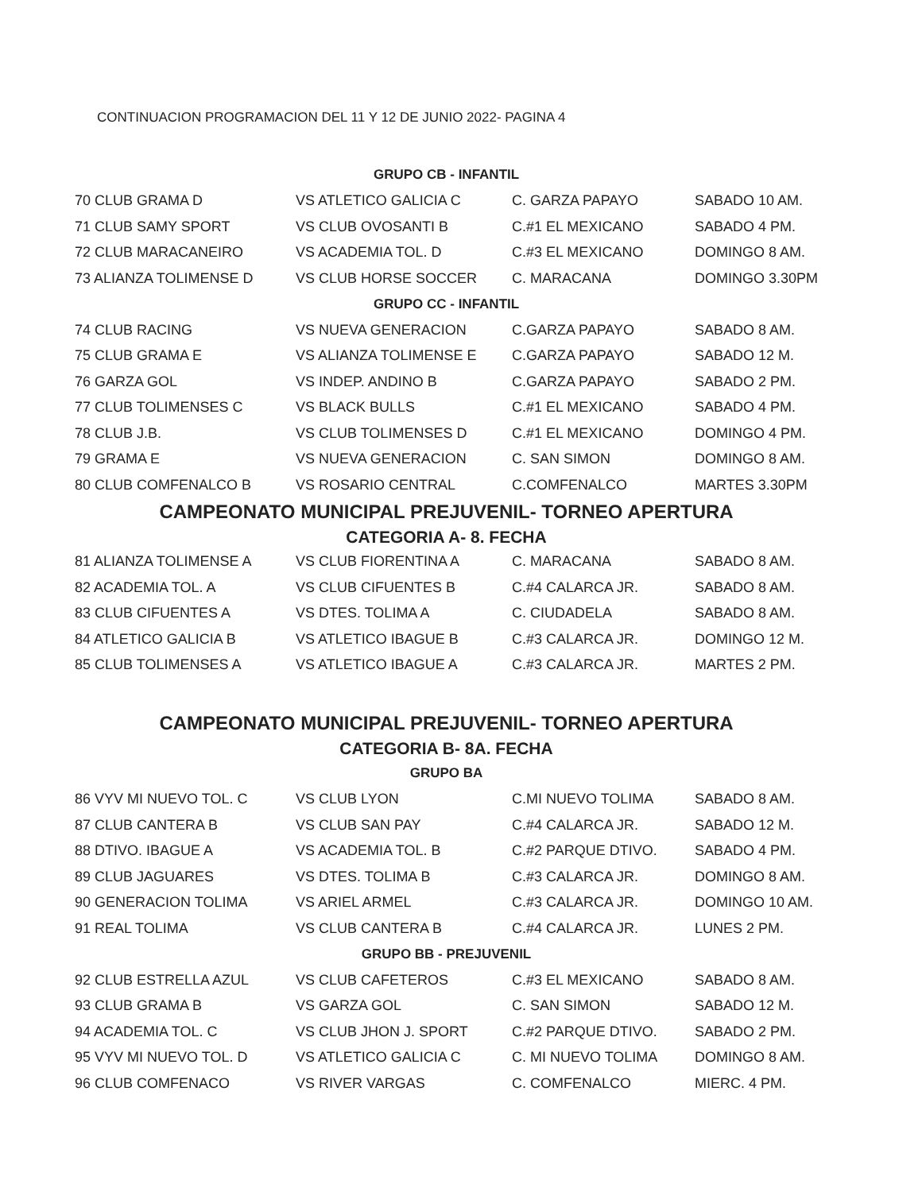CONTINUACION PROGRAMACION DEL 11 Y 12 DE JUNIO 2022- PAGINA 4
| GRUPO CB - INFANTIL | | | |
| 70 CLUB GRAMA D | VS ATLETICO GALICIA C | C. GARZA PAPAYO | SABADO 10 AM. |
| 71 CLUB SAMY SPORT | VS CLUB OVOSANTI B | C.#1 EL MEXICANO | SABADO 4 PM. |
| 72 CLUB MARACANEIRO | VS ACADEMIA TOL. D | C.#3 EL MEXICANO | DOMINGO 8 AM. |
| 73 ALIANZA TOLIMENSE D | VS CLUB HORSE SOCCER | C. MARACANA | DOMINGO 3.30PM |
| GRUPO CC - INFANTIL | | | |
| 74 CLUB RACING | VS NUEVA GENERACION | C.GARZA PAPAYO | SABADO 8 AM. |
| 75 CLUB GRAMA E | VS ALIANZA TOLIMENSE E | C.GARZA PAPAYO | SABADO 12 M. |
| 76 GARZA GOL | VS INDEP. ANDINO B | C.GARZA PAPAYO | SABADO 2 PM. |
| 77 CLUB TOLIMENSES C | VS BLACK BULLS | C.#1 EL MEXICANO | SABADO 4 PM. |
| 78 CLUB J.B. | VS CLUB TOLIMENSES D | C.#1 EL MEXICANO | DOMINGO 4 PM. |
| 79 GRAMA E | VS NUEVA GENERACION | C. SAN SIMON | DOMINGO 8 AM. |
| 80 CLUB COMFENALCO B | VS ROSARIO CENTRAL | C.COMFENALCO | MARTES 3.30PM |
| CAMPEONATO MUNICIPAL PREJUVENIL- TORNEO APERTURA | | | |
| CATEGORIA A- 8. FECHA | | | |
| 81 ALIANZA TOLIMENSE A | VS CLUB FIORENTINA A | C. MARACANA | SABADO 8 AM. |
| 82 ACADEMIA TOL. A | VS CLUB CIFUENTES B | C.#4 CALARCA JR. | SABADO 8 AM. |
| 83 CLUB CIFUENTES A | VS DTES. TOLIMA A | C. CIUDADELA | SABADO 8 AM. |
| 84 ATLETICO GALICIA B | VS ATLETICO IBAGUE B | C.#3 CALARCA JR. | DOMINGO 12 M. |
| 85 CLUB TOLIMENSES A | VS ATLETICO IBAGUE A | C.#3 CALARCA JR. | MARTES 2 PM. |
| CAMPEONATO MUNICIPAL PREJUVENIL- TORNEO APERTURA | | | |
| CATEGORIA B- 8A. FECHA | | | |
| GRUPO BA | | | |
| 86 VYV MI NUEVO TOL. C | VS CLUB LYON | C.MI NUEVO TOLIMA | SABADO 8 AM. |
| 87 CLUB CANTERA B | VS CLUB SAN PAY | C.#4 CALARCA JR. | SABADO 12 M. |
| 88 DTIVO. IBAGUE A | VS ACADEMIA TOL. B | C.#2 PARQUE DTIVO. | SABADO 4 PM. |
| 89 CLUB JAGUARES | VS DTES. TOLIMA B | C.#3 CALARCA JR. | DOMINGO 8 AM. |
| 90 GENERACION TOLIMA | VS ARIEL ARMEL | C.#3 CALARCA JR. | DOMINGO 10 AM. |
| 91 REAL TOLIMA | VS CLUB CANTERA B | C.#4 CALARCA JR. | LUNES 2 PM. |
| GRUPO BB - PREJUVENIL | | | |
| 92 CLUB ESTRELLA AZUL | VS CLUB CAFETEROS | C.#3 EL MEXICANO | SABADO 8 AM. |
| 93 CLUB GRAMA B | VS GARZA GOL | C. SAN SIMON | SABADO 12 M. |
| 94 ACADEMIA TOL. C | VS CLUB JHON J. SPORT | C.#2 PARQUE DTIVO. | SABADO 2 PM. |
| 95 VYV MI NUEVO TOL. D | VS ATLETICO GALICIA C | C. MI NUEVO TOLIMA | DOMINGO 8 AM. |
| 96 CLUB COMFENACO | VS RIVER VARGAS | C. COMFENALCO | MIERC. 4 PM. |